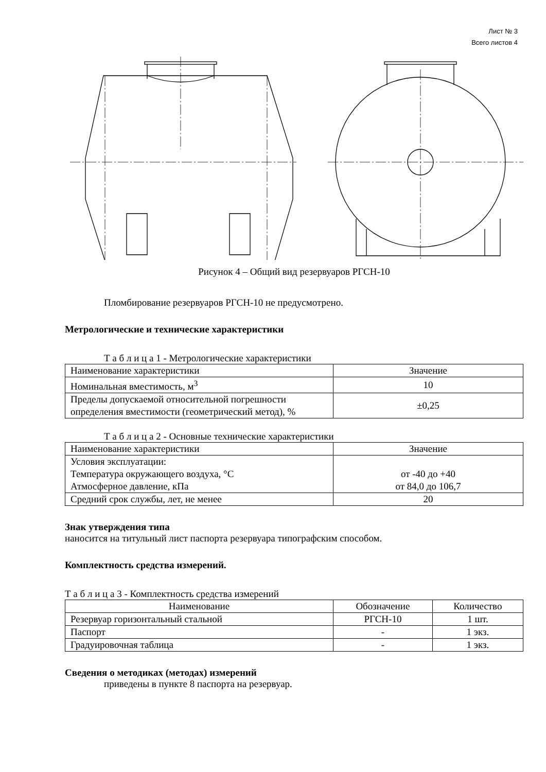Лист № 3
Всего листов 4
Рисунок 4 – Общий вид резервуаров РГСН-10
Пломбирование резервуаров РГСН-10 не предусмотрено.
Метрологические и технические характеристики
Т а б л и ц а 1 - Метрологические характеристики
| Наименование характеристики | Значение |
| Номинальная вместимость, м<sup>3</sup> | 10 |
| Пределы допускаемой относительной погрешности определения вместимости (геометрический метод), % | ±0,25 |
Т а б л и ц а 2 - Основные технические характеристики
| Наименование характеристики | Значение |
| Условия эксплуатации: Температура окружающего воздуха, °С Атмосферное давление, кПа | от -40 до +40 от 84,0 до 106,7 |
| Средний срок службы, лет, не менее | 20 |
Знак утверждения типа
наносится на титульный лист паспорта резервуара типографским способом.
Комплектность средства измерений.
Т а б л и ц а 3 - Комплектность средства измерений
| Наименование | Обозначение | Количество |
| Резервуар горизонтальный стальной | РГСН-10 | 1 шт. |
| Паспорт | - | 1 экз. |
| Градуировочная таблица | - | 1 экз. |
Сведения о методиках (методах) измерений
приведены в пункте 8 паспорта на резервуар.